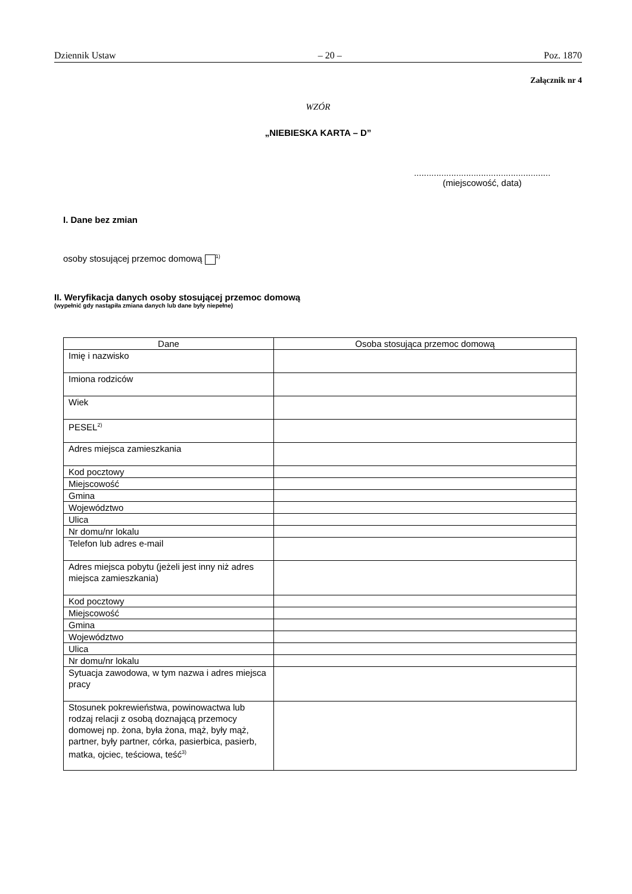Dziennik Ustaw – 20 – Poz. 1870
Załącznik nr 4
WZÓR
„NIEBIESKA KARTA – D”
.......................................................
(miejscowość, data)
I. Dane bez zmian
osoby stosującej przemoc domową <sup>1)</sup>
II. Weryfikacja danych osoby stosującej przemoc domową
(wypełnić gdy nastąpiła zmiana danych lub dane były niepełne)
| Dane | Osoba stosująca przemoc domową |
| --- | --- |
| Imię i nazwisko | |
| Imiona rodziców | |
| Wiek | |
| PESEL<sup>2)</sup> | |
| Adres miejsca zamieszkania | |
| Kod pocztowy | |
| Miejscowość | |
| Gmina | |
| Województwo | |
| Ulica | |
| Nr domu/nr lokalu | |
| Telefon lub adres e-mail | |
| Adres miejsca pobytu (jeżeli jest inny niż adres miejsca zamieszkania) | |
| Kod pocztowy | |
| Miejscowość | |
| Gmina | |
| Województwo | |
| Ulica | |
| Nr domu/nr lokalu | |
| Sytuacja zawodowa, w tym nazwa i adres miejsca pracy | |
| Stosunek pokrewieństwa, powinowactwa lub rodzaj relacji z osobą doznającą przemocy domowej np. żona, była żona, mąż, były mąż, partner, były partner, córka, pasierbica, pasierb, matka, ojciec, teściowa, teść<sup>3)</sup> | |